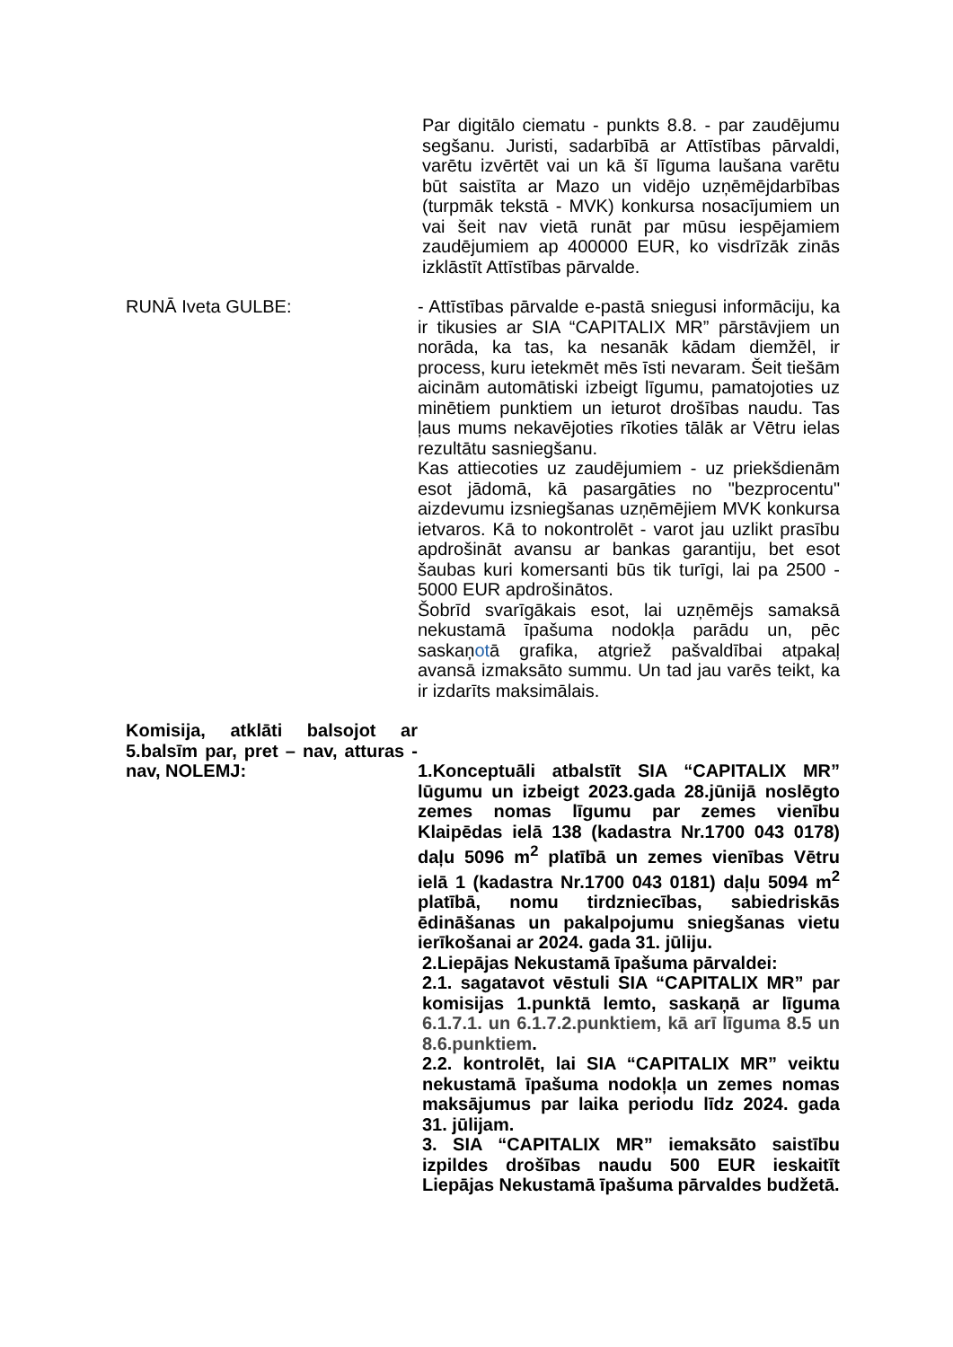Par digitālo ciematu - punkts 8.8. - par zaudējumu segšanu. Juristi, sadarbībā ar Attīstības pārvaldi, varētu izvērtēt vai un kā šī līguma laušana varētu būt saistīta ar Mazo un vidējo uzņēmējdarbības (turpmāk tekstā - MVK) konkursa nosacījumiem un vai šeit nav vietā runāt par mūsu iespējamiem zaudējumiem ap 400000 EUR, ko visdrīzāk zinās izklāstīt Attīstības pārvalde.
RUNĀ Iveta GULBE: - Attīstības pārvalde e-pastā sniegusi informāciju, ka ir tikusies ar SIA “CAPITALIX MR” pārstāvjiem un norāda, ka tas, ka nesanāk kādam diemžēl, ir process, kuru ietekmēt mēs īsti nevaram. Šeit tiešām aicinām automātiski izbeigt līgumu, pamatojoties uz minētiem punktiem un ieturot drošības naudu. Tas ļaus mums nekavējoties rīkoties tālāk ar Vētru ielas rezultātu sasniegšanu.
Kas attiecoties uz zaudējumiem - uz priekšdienām esot jādomā, kā pasargāties no "bezprocentu" aizdevumu izsniegšanas uzņēmējiem MVK konkursa ietvaros. Kā to nokontrolēt - varot jau uzlikt prasību apdrošināt avansu ar bankas garantiju, bet esot šaubas kuri komersanti būs tik turīgi, lai pa 2500 - 5000 EUR apdrošinātos.
Šobrīd svarīgākais esot, lai uzņēmējs samaksā nekustamā īpašuma nodokļa parādu un, pēc saskaņotā grafika, atgriež pašvaldībai atpakaļ avansā izmaksāto summu. Un tad jau varēs teikt, ka ir izdarīts maksimālais.
Komisija, atklāti balsojot ar 5.balsīm par, pret – nav, atturas - nav, NOLEMJ:
1.Konceptuāli atbalstīt SIA “CAPITALIX MR” lūgumu un izbeigt 2023.gada 28.jūnijā noslēgto zemes nomas līgumu par zemes vienību Klaipēdas ielā 138 (kadastra Nr.1700 043 0178) daļu 5096 m<sup>2</sup> platībā un zemes vienības Vētru ielā 1 (kadastra Nr.1700 043 0181) daļu 5094 m<sup>2</sup> platībā, nomu tirdzniecības, sabiedriskās ēdināšanas un pakalpojumu sniegšanas vietu ierīkošanai ar 2024. gada 31. jūliju.
2.Liepājas Nekustamā īpašuma pārvaldei:
2.1. sagatavot vēstuli SIA “CAPITALIX MR” par komisijas 1.punktā lemto, saskaņā ar līguma 6.1.7.1. un 6.1.7.2.punktiem, kā arī līguma 8.5 un 8.6.punktiem.
2.2. kontrolēt, lai SIA “CAPITALIX MR” veiktu nekustamā īpašuma nodokļa un zemes nomas maksājumus par laika periodu līdz 2024. gada 31. jūlijam.
3. SIA “CAPITALIX MR” iemaksāto saistību izpildes drošības naudu 500 EUR ieskaitīt Liepājas Nekustamā īpašuma pārvaldes budžetā.